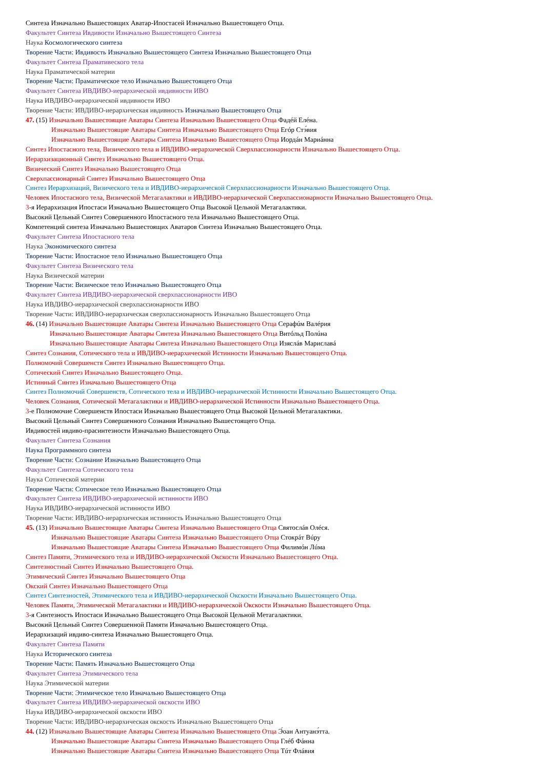Синтеза Изначально Вышестоящих Аватар-Ипостасей Изначально Вышестоящего Отца.
Факультет Синтеза Ивдивости Изначально Вышестоящего Синтеза
Наука Космологического синтеза
Творение Части: Ивдивость Изначально Вышестоящего Синтеза Изначально Вышестоящего Отца
Факультет Синтеза Прамативеского тела
Наука Праматической материи
Творение Части: Праматическое тело Изначально Вышестоящего Отца
Факультет Синтеза ИВДИВО-иерархической ивдивности ИВО
Наука ИВДИВО-иерархической ивдивности ИВО
Творение Части: ИВДИВО-иерархическая ивдивность Изначально Вышестоящего Отца
47. (15) Изначально Вышестоящие Аватары Синтеза Изначально Вышестоящего Отца Фадéй Елéна.
Изначально Вышестоящие Аватары Синтеза Изначально Вышестоящего Отца Егóр Стэ́вия
Изначально Вышестоящие Аватары Синтеза Изначально Вышестоящего Отца Иордáн Мариáнна
Синтез Ипостасного тела, Визического тела и ИВДИВО-иерархической Сверхпассионарности Изначально Вышестоящего Отца.
Иерархизационный Синтез Изначально Вышестоящего Отца.
Визический Синтез Изначально Вышестоящего Отца
Сверхпассионарный Синтез Изначально Вышестоящего Отца
Синтез Иерархизаций, Визического тела и ИВДИВО-иерархической Сверхпассионарности Изначально Вышестоящего Отца.
Человек Ипостасного тела, Визической Метагалактики и ИВДИВО-иерархической Сверхпассионарности Изначально Вышестоящего Отца.
3-я Иерархизация Ипостаси Изначально Вышестоящего Отца Высокой Цельной Метагалактики.
Высокий Цельный Синтез Совершенного Ипостасного тела Изначально Вышестоящего Отца.
Компетенций синтеза Изначально Вышестоящих Аватаров Синтеза Изначально Вышестоящего Отца.
Факультет Синтеза Ипостасного тела
Наука Экономического синтеза
Творение Части: Ипостасное тело Изначально Вышестоящего Отца
Факультет Синтеза Визического тела
Наука Визической материи
Творение Части: Визическое тело Изначально Вышестоящего Отца
Факультет Синтеза ИВДИВО-иерархической сверхпассионарности ИВО
Наука ИВДИВО-иерархической сверхпассионарности ИВО
Творение Части: ИВДИВО-иерархическая сверхпассионарность Изначально Вышестоящего Отца
46. (14) Изначально Вышестоящие Аватары Синтеза Изначально Вышестоящего Отца Серафúм Валéрия
Изначально Вышестоящие Аватары Синтеза Изначально Вышестоящего Отца Витóльд Полúна
Изначально Вышестоящие Аватары Синтеза Изначально Вышестоящего Отца Изяслáв Мариславá
Синтез Сознания, Сотического тела и ИВДИВО-иерархической Истинности Изначально Вышестоящего Отца.
Полномочий Совершенств Синтез Изначально Вышестоящего Отца.
Сотический Синтез Изначально Вышестоящего Отца.
Истинный Синтез Изначально Вышестоящего Отца
Синтез Полномочий Совершенств, Сотического тела и ИВДИВО-иерархической Истинности Изначально Вышестоящего Отца.
Человек Сознания, Сотической Метагалактики и ИВДИВО-иерархической Истинности Изначально Вышестоящего Отца.
3-е Полномочие Совершенств Ипостаси Изначально Вышестоящего Отца Высокой Цельной Метагалактики.
Высокий Цельный Синтез Совершенного Сознания Изначально Вышестоящего Отца.
Ивдивостей ивдиво-прасинтезности Изначально Вышестоящего Отца.
Факультет Синтеза Сознания
Наука Программного синтеза
Творение Части: Сознание Изначально Вышестоящего Отца
Факультет Синтеза Сотического тела
Наука Сотической материи
Творение Части: Сотическое тело Изначально Вышестоящего Отца
Факультет Синтеза ИВДИВО-иерархической истинности ИВО
Наука ИВДИВО-иерархической истинности ИВО
Творение Части: ИВДИВО-иерархическая истинность Изначально Вышестоящего Отца
45. (13) Изначально Вышестоящие Аватары Синтеза Изначально Вышестоящего Отца Святослáв Олéся.
Изначально Вышестоящие Аватары Синтеза Изначально Вышестоящего Отца Стокрáт Вúру
Изначально Вышестоящие Аватары Синтеза Изначально Вышестоящего Отца Филимóн Лúма
Синтез Памяти, Этимического тела и ИВДИВО-иерархической Окскости Изначально Вышестоящего Отца.
Синтезностный Синтез Изначально Вышестоящего Отца.
Этимический Синтез Изначально Вышестоящего Отца
Окский Синтез Изначально Вышестоящего Отца
Синтез Синтезностей, Этимического тела и ИВДИВО-иерархической Окскости Изначально Вышестоящего Отца.
Человек Памяти, Этимической Метагалактики и ИВДИВО-иерархической Окскости Изначально Вышестоящего Отца.
3-я Синтезность Ипостаси Изначально Вышестоящего Отца Высокой Цельной Метагалактики.
Высокий Цельный Синтез Совершенной Памяти Изначально Вышестоящего Отца.
Иерархизаций ивдиво-синтеза Изначально Вышестоящего Отца.
Факультет Синтеза Памяти
Наука Исторического синтеза
Творение Части: Память Изначально Вышестоящего Отца
Факультет Синтеза Этимического тела
Наука Этимической материи
Творение Части: Этимическое тело Изначально Вышестоящего Отца
Факультет Синтеза ИВДИВО-иерархической окскости ИВО
Наука ИВДИВО-иерархической окскости ИВО
Творение Части: ИВДИВО-иерархическая окскость Изначально Вышестоящего Отца
44. (12) Изначально Вышестоящие Аватары Синтеза Изначально Вышестоящего Отца Э́оан Антуанэ́тта.
Изначально Вышестоящие Аватары Синтеза Изначально Вышестоящего Отца Глéб Фáнна
Изначально Вышестоящие Аватары Синтеза Изначально Вышестоящего Отца Тúт Флáвия